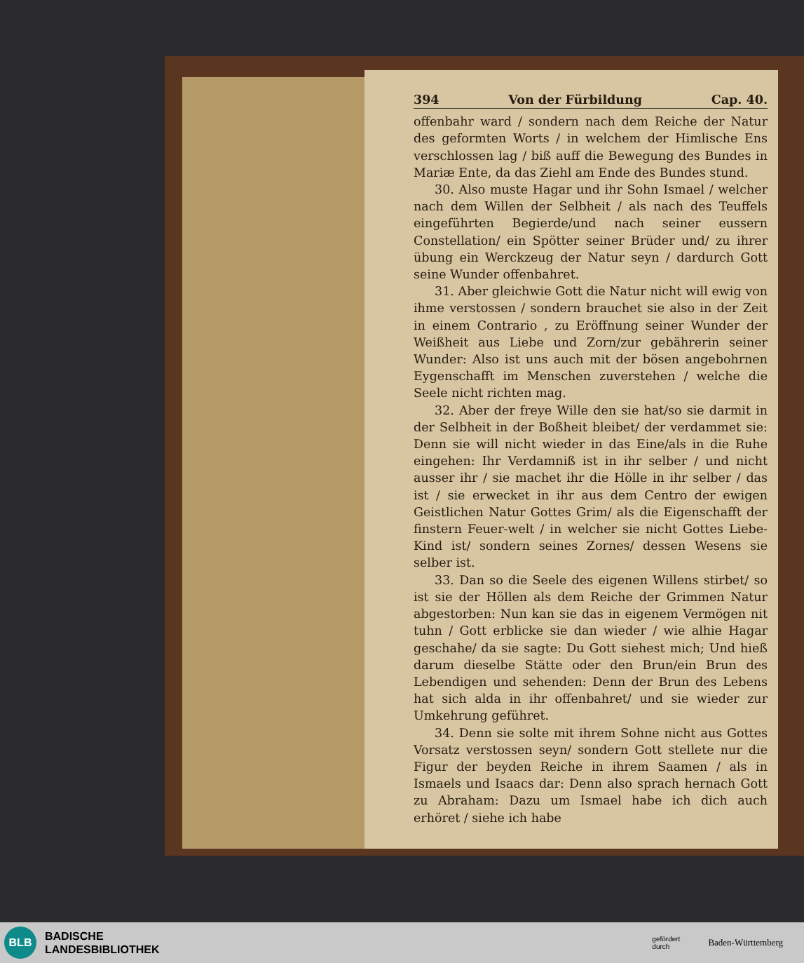394 Von der Fürbildung Cap. 40.
offenbahr ward / sondern nach dem Reiche der Natur des geformten Worts / in welchem der Himlische Ens verschlossen lag / biß auff die Bewegung des Bundes in Mariæ Ente, da das Ziehl am Ende des Bundes stund.
30. Also muste Hagar und ihr Sohn Ismael / welcher nach dem Willen der Selbheit / als nach des Teuffels eingeführten Begierde/und nach seiner eussern Constellation/ ein Spötter seiner Brüder und/ zu ihrer übung ein Werckzeug der Natur seyn / dardurch Gott seine Wunder offenbahret.
31. Aber gleichwie Gott die Natur nicht will ewig von ihme verstossen / sondern brauchet sie also in der Zeit in einem Contrario , zu Eröffnung seiner Wunder der Weißheit aus Liebe und Zorn/zur gebährerin seiner Wunder: Also ist uns auch mit der bösen angebohrnen Eygenschafft im Menschen zuverstehen / welche die Seele nicht richten mag.
32. Aber der freye Wille den sie hat/so sie darmit in der Selbheit in der Boßheit bleibet/ der verdammet sie: Denn sie will nicht wieder in das Eine/als in die Ruhe eingehen: Ihr Verdamniß ist in ihr selber / und nicht ausser ihr / sie machet ihr die Hölle in ihr selber / das ist / sie erwecket in ihr aus dem Centro der ewigen Geistlichen Natur Gottes Grim/ als die Eigenschafft der finstern Feuer-welt / in welcher sie nicht Gottes Liebe-Kind ist/ sondern seines Zornes/ dessen Wesens sie selber ist.
33. Dan so die Seele des eigenen Willens stirbet/ so ist sie der Höllen als dem Reiche der Grimmen Natur abgestorben: Nun kan sie das in eigenem Vermögen nit tuhn / Gott erblicke sie dan wieder / wie alhie Hagar geschahe/ da sie sagte: Du Gott siehest mich; Und hieß darum dieselbe Stätte oder den Brun/ein Brun des Lebendigen und sehenden: Denn der Brun des Lebens hat sich alda in ihr offenbahret/ und sie wieder zur Umkehrung geführet.
34. Denn sie solte mit ihrem Sohne nicht aus Gottes Vorsatz verstossen seyn/ sondern Gott stellete nur die Figur der beyden Reiche in ihrem Saamen / als in Ismaels und Isaacs dar: Denn also sprach hernach Gott zu Abraham: Dazu um Ismael habe ich dich auch erhöret / siehe ich habe
BLB
BADISCHE
LANDESBIBLIOTHEK
gefördert
durch Baden-Württemberg